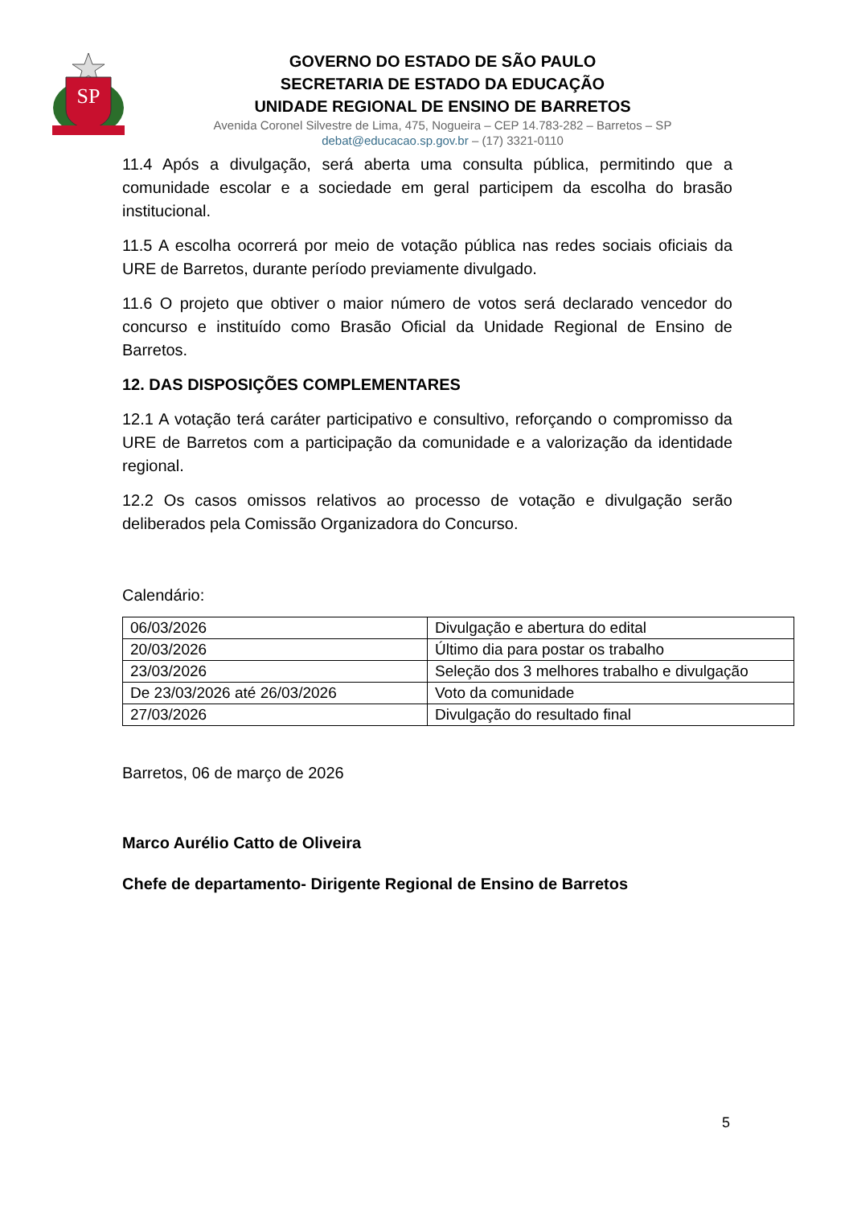SP
GOVERNO DO ESTADO DE SÃO PAULO
SECRETARIA DE ESTADO DA EDUCAÇÃO
UNIDADE REGIONAL DE ENSINO DE BARRETOS
Avenida Coronel Silvestre de Lima, 475, Nogueira – CEP 14.783-282 – Barretos – SP
debat@educacao.sp.gov.br – (17) 3321-0110
11.4 Após a divulgação, será aberta uma consulta pública, permitindo que a comunidade escolar e a sociedade em geral participem da escolha do brasão institucional.
11.5 A escolha ocorrerá por meio de votação pública nas redes sociais oficiais da URE de Barretos, durante período previamente divulgado.
11.6 O projeto que obtiver o maior número de votos será declarado vencedor do concurso e instituído como Brasão Oficial da Unidade Regional de Ensino de Barretos.
12. DAS DISPOSIÇÕES COMPLEMENTARES
12.1 A votação terá caráter participativo e consultivo, reforçando o compromisso da URE de Barretos com a participação da comunidade e a valorização da identidade regional.
12.2 Os casos omissos relativos ao processo de votação e divulgação serão deliberados pela Comissão Organizadora do Concurso.
Calendário:
| 06/03/2026 | Divulgação e abertura do edital |
| 20/03/2026 | Último dia para postar os trabalho |
| 23/03/2026 | Seleção dos 3 melhores trabalho e divulgação |
| De 23/03/2026 até 26/03/2026 | Voto da comunidade |
| 27/03/2026 | Divulgação do resultado final |
Barretos, 06 de março de 2026
Marco Aurélio Catto de Oliveira
Chefe de departamento- Dirigente Regional de Ensino de Barretos
5